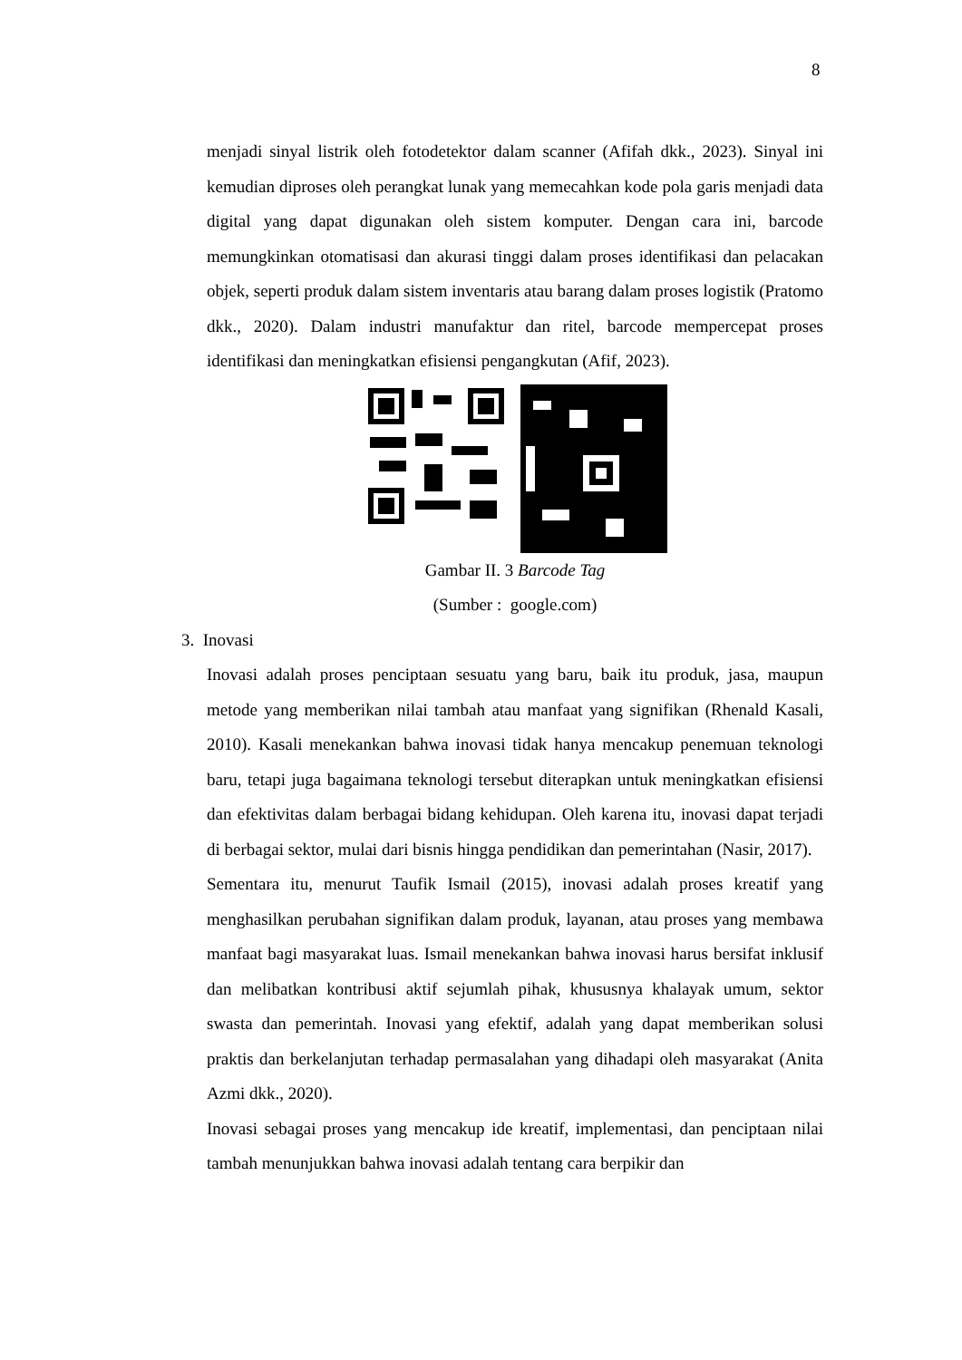8
menjadi sinyal listrik oleh fotodetektor dalam scanner (Afifah dkk., 2023). Sinyal ini kemudian diproses oleh perangkat lunak yang memecahkan kode pola garis menjadi data digital yang dapat digunakan oleh sistem komputer. Dengan cara ini, barcode memungkinkan otomatisasi dan akurasi tinggi dalam proses identifikasi dan pelacakan objek, seperti produk dalam sistem inventaris atau barang dalam proses logistik (Pratomo dkk., 2020). Dalam industri manufaktur dan ritel, barcode mempercepat proses identifikasi dan meningkatkan efisiensi pengangkutan (Afif, 2023).
Gambar II. 3 Barcode Tag
(Sumber : google.com)
3. Inovasi
Inovasi adalah proses penciptaan sesuatu yang baru, baik itu produk, jasa, maupun metode yang memberikan nilai tambah atau manfaat yang signifikan (Rhenald Kasali, 2010). Kasali menekankan bahwa inovasi tidak hanya mencakup penemuan teknologi baru, tetapi juga bagaimana teknologi tersebut diterapkan untuk meningkatkan efisiensi dan efektivitas dalam berbagai bidang kehidupan. Oleh karena itu, inovasi dapat terjadi di berbagai sektor, mulai dari bisnis hingga pendidikan dan pemerintahan (Nasir, 2017).
Sementara itu, menurut Taufik Ismail (2015), inovasi adalah proses kreatif yang menghasilkan perubahan signifikan dalam produk, layanan, atau proses yang membawa manfaat bagi masyarakat luas. Ismail menekankan bahwa inovasi harus bersifat inklusif dan melibatkan kontribusi aktif sejumlah pihak, khususnya khalayak umum, sektor swasta dan pemerintah. Inovasi yang efektif, adalah yang dapat memberikan solusi praktis dan berkelanjutan terhadap permasalahan yang dihadapi oleh masyarakat (Anita Azmi dkk., 2020).
Inovasi sebagai proses yang mencakup ide kreatif, implementasi, dan penciptaan nilai tambah menunjukkan bahwa inovasi adalah tentang cara berpikir dan